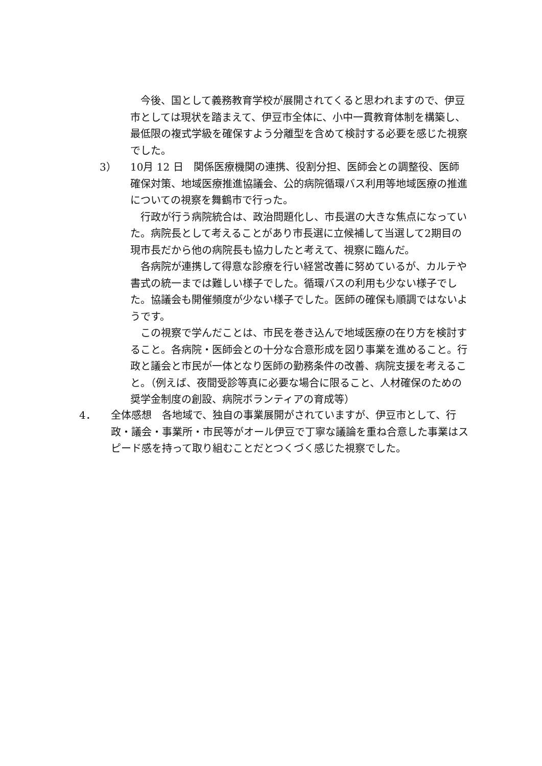今後、国として義務教育学校が展開されてくると思われますので、伊豆市としては現状を踏まえて、伊豆市全体に、小中一貫教育体制を構築し、最低限の複式学級を確保すよう分離型を含めて検討する必要を感じた視察でした。
3） 10月 12 日　関係医療機関の連携、役割分担、医師会との調整役、医師確保対策、地域医療推進協議会、公的病院循環バス利用等地域医療の推進についての視察を舞鶴市で行った。
　行政が行う病院統合は、政治問題化し、市長選の大きな焦点になっていた。病院長として考えることがあり市長選に立候補して当選して2期目の現市長だから他の病院長も協力したと考えて、視察に臨んだ。
　各病院が連携して得意な診療を行い経営改善に努めているが、カルテや書式の統一までは難しい様子でした。循環バスの利用も少ない様子でした。協議会も開催頻度が少ない様子でした。医師の確保も順調ではないようです。
　この視察で学んだことは、市民を巻き込んで地域医療の在り方を検討すること。各病院・医師会との十分な合意形成を図り事業を進めること。行政と議会と市民が一体となり医師の勤務条件の改善、病院支援を考えること。（例えば、夜間受診等真に必要な場合に限ること、人材確保のための奨学金制度の創設、病院ボランティアの育成等）
4． 全体感想　各地域で、独自の事業展開がされていますが、伊豆市として、行政・議会・事業所・市民等がオール伊豆で丁寧な議論を重ね合意した事業はスピード感を持って取り組むことだとつくづく感じた視察でした。